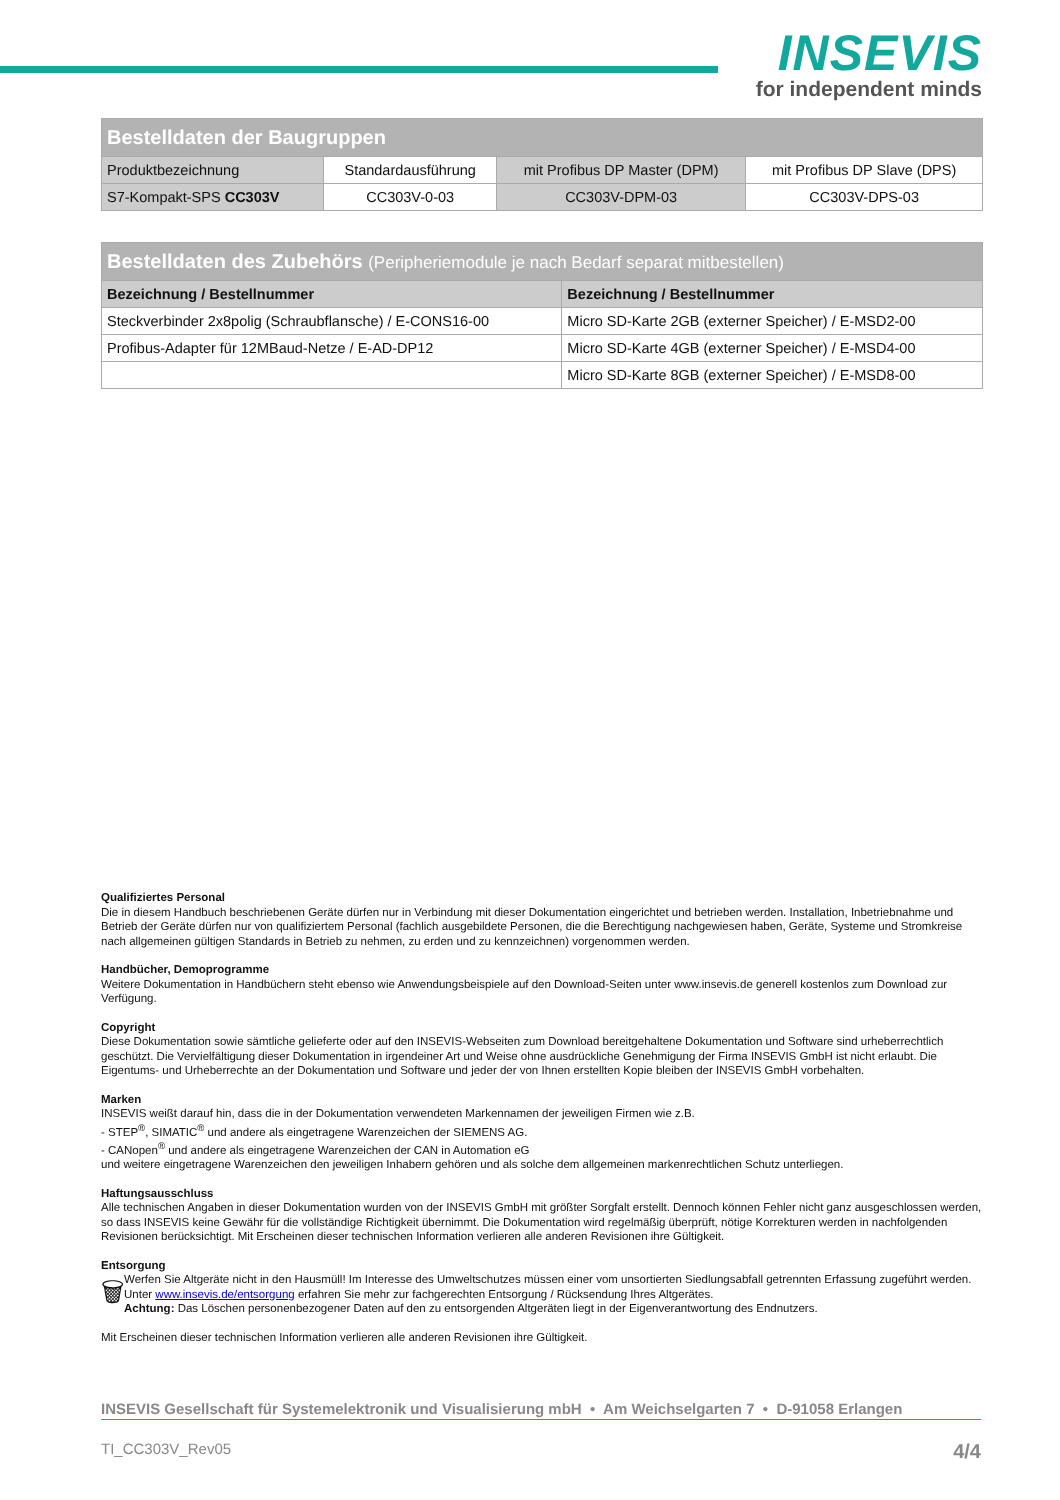INSEVIS
for independent minds
| Bestelldaten der Baugruppen | | | |
| Produktbezeichnung | Standardausführung | mit Profibus DP Master (DPM) | mit Profibus DP Slave (DPS) |
| S7-Kompakt-SPS CC303V | CC303V-0-03 | CC303V-DPM-03 | CC303V-DPS-03 |
| Bestelldaten des Zubehörs (Peripheriemodule je nach Bedarf separat mitbestellen) | |
| Bezeichnung / Bestellnummer | Bezeichnung / Bestellnummer |
| Steckverbinder 2x8polig (Schraubflansche) / E-CONS16-00 | Micro SD-Karte 2GB (externer Speicher) / E-MSD2-00 |
| Profibus-Adapter für 12MBaud-Netze / E-AD-DP12 | Micro SD-Karte 4GB (externer Speicher) / E-MSD4-00 |
| | Micro SD-Karte 8GB (externer Speicher) / E-MSD8-00 |
Qualifiziertes Personal
Die in diesem Handbuch beschriebenen Geräte dürfen nur in Verbindung mit dieser Dokumentation eingerichtet und betrieben werden. Installation, Inbetriebnahme und Betrieb der Geräte dürfen nur von qualifiziertem Personal (fachlich ausgebildete Personen, die die Berechtigung nachgewiesen haben, Geräte, Systeme und Stromkreise nach allgemeinen gültigen Standards in Betrieb zu nehmen, zu erden und zu kennzeichnen) vorgenommen werden.
Handbücher, Demoprogramme
Weitere Dokumentation in Handbüchern steht ebenso wie Anwendungsbeispiele auf den Download-Seiten unter www.insevis.de generell kostenlos zum Download zur Verfügung.
Copyright
Diese Dokumentation sowie sämtliche gelieferte oder auf den INSEVIS-Webseiten zum Download bereitgehaltene Dokumentation und Software sind urheberrechtlich geschützt. Die Vervielfältigung dieser Dokumentation in irgendeiner Art und Weise ohne ausdrückliche Genehmigung der Firma INSEVIS GmbH ist nicht erlaubt. Die Eigentums- und Urheberrechte an der Dokumentation und Software und jeder der von Ihnen erstellten Kopie bleiben der INSEVIS GmbH vorbehalten.
Marken
INSEVIS weißt darauf hin, dass die in der Dokumentation verwendeten Markennamen der jeweiligen Firmen wie z.B.
- STEP<sup>®</sup>, SIMATIC<sup>®</sup> und andere als eingetragene Warenzeichen der SIEMENS AG.
- CANopen<sup>®</sup> und andere als eingetragene Warenzeichen der CAN in Automation eG
und weitere eingetragene Warenzeichen den jeweiligen Inhabern gehören und als solche dem allgemeinen markenrechtlichen Schutz unterliegen.
Haftungsausschluss
Alle technischen Angaben in dieser Dokumentation wurden von der INSEVIS GmbH mit größter Sorgfalt erstellt. Dennoch können Fehler nicht ganz ausgeschlossen werden, so dass INSEVIS keine Gewähr für die vollständige Richtigkeit übernimmt. Die Dokumentation wird regelmäßig überprüft, nötige Korrekturen werden in nachfolgenden Revisionen berücksichtigt. Mit Erscheinen dieser technischen Information verlieren alle anderen Revisionen ihre Gültigkeit.
Entsorgung
🗑
Werfen Sie Altgeräte nicht in den Hausmüll! Im Interesse des Umweltschutzes müssen einer vom unsortierten Siedlungsabfall getrennten Erfassung zugeführt werden. Unter www.insevis.de/entsorgung erfahren Sie mehr zur fachgerechten Entsorgung / Rücksendung Ihres Altgerätes.
Achtung: Das Löschen personenbezogener Daten auf den zu entsorgenden Altgeräten liegt in der Eigenverantwortung des Endnutzers.
Mit Erscheinen dieser technischen Information verlieren alle anderen Revisionen ihre Gültigkeit.
INSEVIS Gesellschaft für Systemelektronik und Visualisierung mbH • Am Weichselgarten 7 • D-91058 Erlangen
TI_CC303V_Rev05 4/4